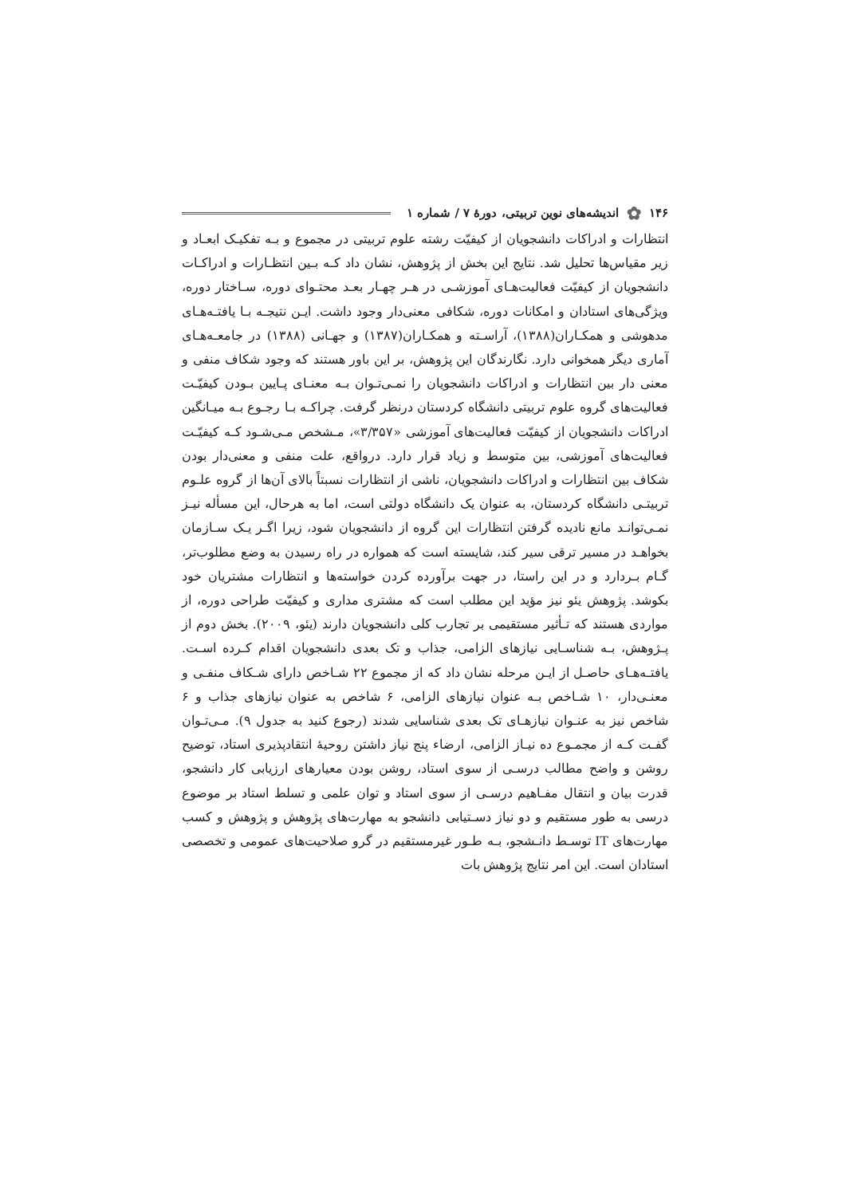۱۴۶ ✿ اندیشه‌های نوین تربیتی، دورهٔ ۷ / شماره ۱
انتظارات و ادراکات دانشجویان از کیفیّت رشته علوم تربیتی در مجموع و بـه تفکیـک ابعـاد و زیر مقیاس‌ها تحلیل شد. نتایج این بخش از پژوهش، نشان داد کـه بـین انتظـارات و ادراکـات دانشجویان از کیفیّت فعالیت‌هـای آموزشـی در هـر چهـار بعـد محتـوای دوره، سـاختار دوره، ویژگی‌های استادان و امکانات دوره، شکافی معنی‌دار وجود داشت. ایـن نتیجـه بـا یافتـه‌هـای مدهوشی و همکـاران(۱۳۸۸)، آراسـته و همکـاران(۱۳۸۷) و جهـانی (۱۳۸۸) در جامعـه‌هـای آماری دیگر همخوانی دارد. نگارندگان این پژوهش، بر این باور هستند که وجود شکاف منفی و معنی دار بین انتظارات و ادراکات دانشجویان را نمـی‌تـوان بـه معنـای پـایین بـودن کیفیّـت فعالیت‌های گروه علوم تربیتی دانشگاه کردستان درنظر گرفت. چراکـه بـا رجـوع بـه میـانگین ادراکات دانشجویان از کیفیّت فعالیت‌های آموزشی «۳/۳۵۷»، مـشخص مـی‌شـود کـه کیفیّـت فعالیت‌های آموزشی، بین متوسط و زیاد قرار دارد. درواقع، علت منفی و معنی‌دار بودن شکاف بین انتظارات و ادراکات دانشجویان، ناشی از انتظارات نسبتاً بالای آن‌ها از گروه علـوم تربیتـی دانشگاه کردستان، به عنوان یک دانشگاه دولتی است، اما به هرحال، این مسأله نیـز نمـی‌توانـد مانع نادیده گرفتن انتظارات این گروه از دانشجویان شود، زیرا اگـر یـک سـازمان بخواهـد در مسیر ترقی سیر کند، شایسته است که همواره در راه رسیدن به وضع مطلوب‌تر، گـام بـردارد و در این راستا، در جهت برآورده کردن خواسته‌ها و انتظارات مشتریان خود بکوشد. پژوهش یئو نیز مؤید این مطلب است که مشتری مداری و کیفیّت طراحی دوره، از مواردی هستند که تـأثیر مستقیمی بر تجارب کلی دانشجویان دارند (یئو، ۲۰۰۹). بخش دوم از پـژوهش، بـه شناسـایی نیازهای الزامی، جذاب و تک بعدی دانشجویان اقدام کـرده اسـت. یافتـه‌هـای حاصـل از ایـن مرحله نشان داد که از مجموع ۲۲ شـاخص دارای شـکاف منفـی و معنـی‌دار، ۱۰ شـاخص بـه عنوان نیازهای الزامی، ۶ شاخص به عنوان نیازهای جذاب و ۶ شاخص نیز به عنـوان نیازهـای تک بعدی شناسایی شدند (رجوع کنید به جدول ۹). مـی‌تـوان گفـت کـه از مجمـوع ده نیـاز الزامی، ارضاء پنج نیاز داشتن روحیهٔ انتقادپذیری استاد، توضیح روشن و واضح مطالب درسـی از سوی استاد، روشن بودن معیارهای ارزیابی کار دانشجو، قدرت بیان و انتقال مفـاهیم درسـی از سوی استاد و توان علمی و تسلط استاد بر موضوع درسی به طور مستقیم و دو نیاز دسـتیابی دانشجو به مهارت‌های پژوهش و پژوهش و کسب مهارت‌های IT توسـط دانـشجو، بـه طـور غیرمستقیم در گرو صلاحیت‌های عمومی و تخصصی استادان است. این امر نتایج پژوهش بات